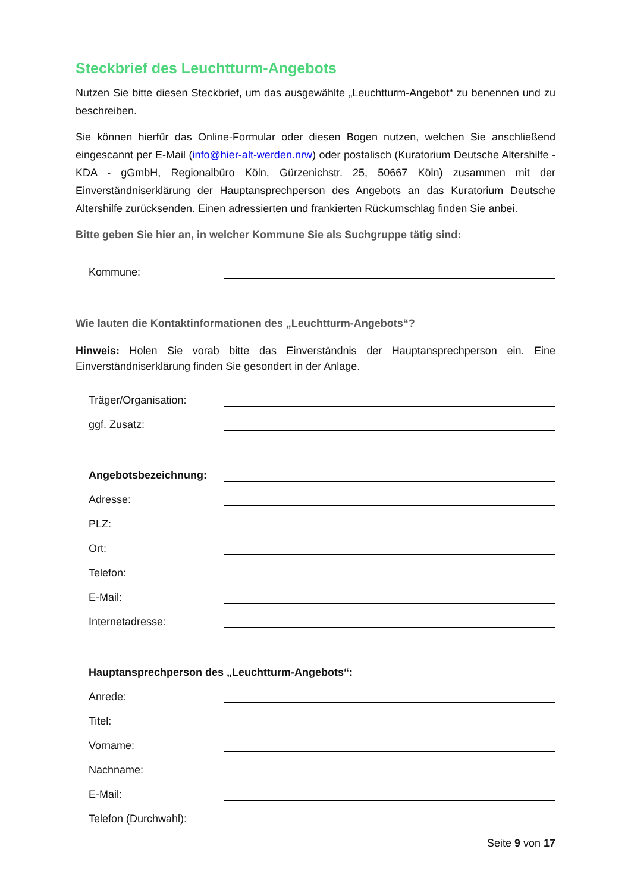Steckbrief des Leuchtturm-Angebots
Nutzen Sie bitte diesen Steckbrief, um das ausgewählte „Leuchtturm-Angebot“ zu benennen und zu beschreiben.
Sie können hierfür das Online-Formular oder diesen Bogen nutzen, welchen Sie anschließend eingescannt per E-Mail (info@hier-alt-werden.nrw) oder postalisch (Kuratorium Deutsche Altershilfe - KDA - gGmbH, Regionalbüro Köln, Gürzenichstr. 25, 50667 Köln) zusammen mit der Einverständniserklärung der Hauptansprechperson des Angebots an das Kuratorium Deutsche Altershilfe zurücksenden. Einen adressierten und frankierten Rückumschlag finden Sie anbei.
Bitte geben Sie hier an, in welcher Kommune Sie als Suchgruppe tätig sind:
Kommune:
Wie lauten die Kontaktinformationen des „Leuchtturm-Angebots“?
Hinweis: Holen Sie vorab bitte das Einverständnis der Hauptansprechperson ein. Eine Einverständniserklärung finden Sie gesondert in der Anlage.
Träger/Organisation:
ggf. Zusatz:
Angebotsbezeichnung:
Adresse:
PLZ:
Ort:
Telefon:
E-Mail:
Internetadresse:
Hauptansprechperson des „Leuchtturm-Angebots“:
Anrede:
Titel:
Vorname:
Nachname:
E-Mail:
Telefon (Durchwahl):
Seite 9 von 17